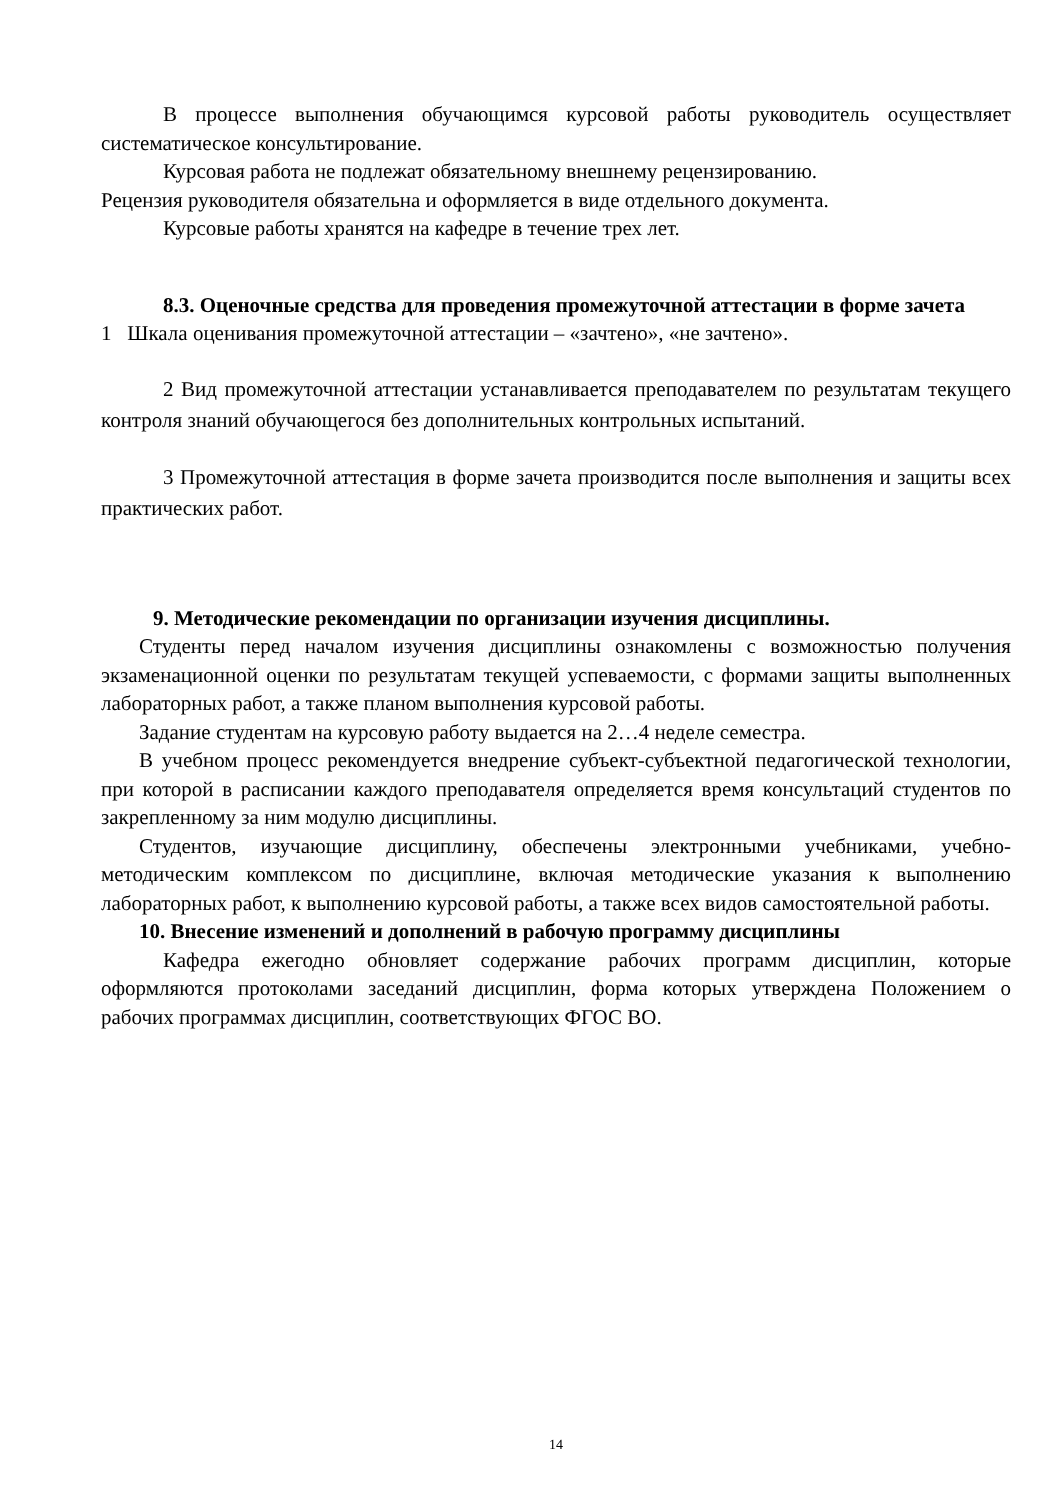В процессе выполнения обучающимся курсовой работы руководитель осуществляет систематическое консультирование.
Курсовая работа не подлежат обязательному внешнему рецензированию.
Рецензия руководителя обязательна и оформляется в виде отдельного документа.
Курсовые работы хранятся на кафедре в течение трех лет.
8.3. Оценочные средства для проведения промежуточной аттестации в форме зачета
1 Шкала оценивания промежуточной аттестации – «зачтено», «не зачтено».
2 Вид промежуточной аттестации устанавливается преподавателем по результатам текущего контроля знаний обучающегося без дополнительных контрольных испытаний.
3 Промежуточной аттестация в форме зачета производится после выполнения и защиты всех практических работ.
9. Методические рекомендации по организации изучения дисциплины.
Студенты перед началом изучения дисциплины ознакомлены с возможностью получения экзаменационной оценки по результатам текущей успеваемости, с формами защиты выполненных лабораторных работ, а также планом выполнения курсовой работы.
Задание студентам на курсовую работу выдается на 2…4 неделе семестра.
В учебном процесс рекомендуется внедрение субъект-субъектной педагогической технологии, при которой в расписании каждого преподавателя определяется время консультаций студентов по закрепленному за ним модулю дисциплины.
Студентов, изучающие дисциплину, обеспечены электронными учебниками, учебно-методическим комплексом по дисциплине, включая методические указания к выполнению лабораторных работ, к выполнению курсовой работы, а также всех видов самостоятельной работы.
10. Внесение изменений и дополнений в рабочую программу дисциплины
Кафедра ежегодно обновляет содержание рабочих программ дисциплин, которые оформляются протоколами заседаний дисциплин, форма которых утверждена Положением о рабочих программах дисциплин, соответствующих ФГОС ВО.
14